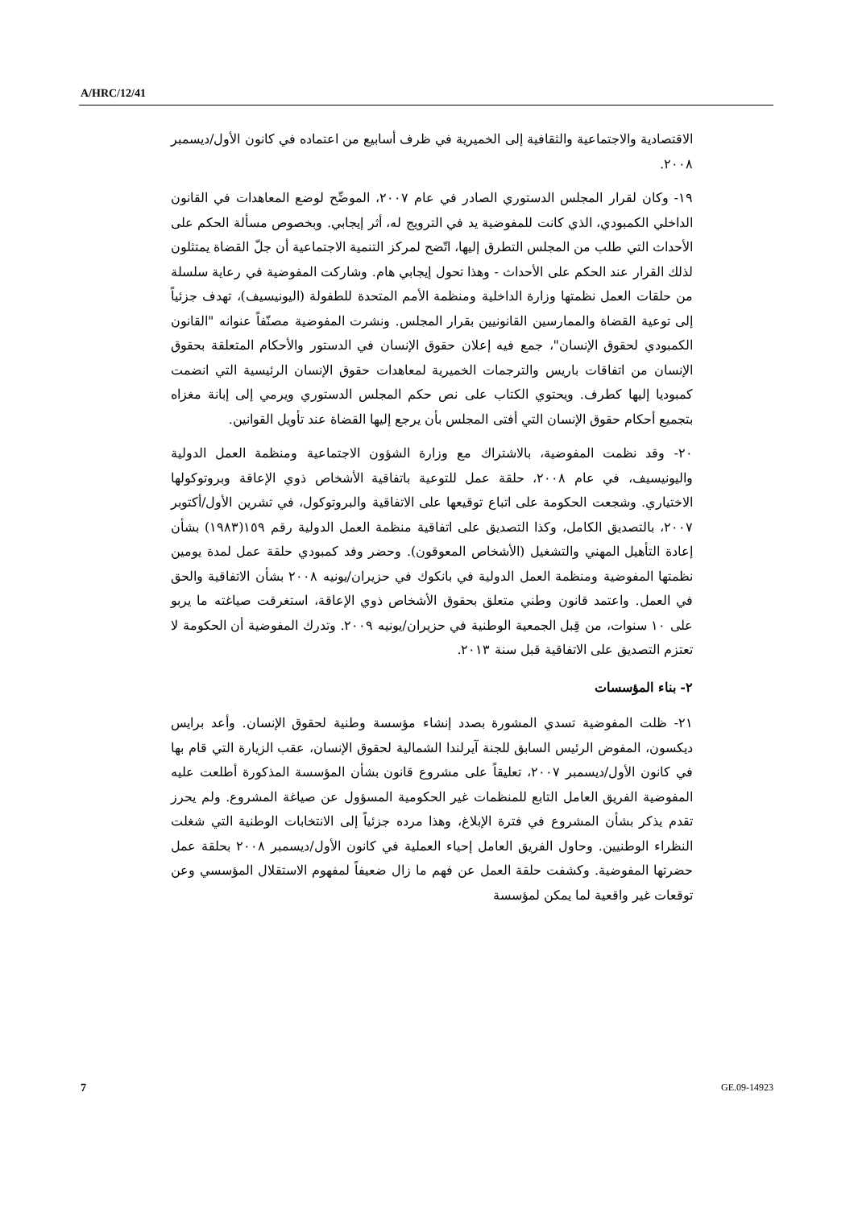A/HRC/12/41
الاقتصادية والاجتماعية والثقافية إلى الخميرية في ظرف أسابيع من اعتماده في كانون الأول/ديسمبر ٢٠٠٨.
١٩- وكان لقرار المجلس الدستوري الصادر في عام ٢٠٠٧، الموضِّح لوضع المعاهدات في القانون الداخلي الكمبودي، الذي كانت للمفوضية يد في الترويج له، أثر إيجابي. وبخصوص مسألة الحكم على الأحداث التي طلب من المجلس التطرق إليها، اتّضح لمركز التنمية الاجتماعية أن جلّ القضاة يمتثلون لذلك القرار عند الحكم على الأحداث - وهذا تحول إيجابي هام. وشاركت المفوضية في رعاية سلسلة من حلقات العمل نظمتها وزارة الداخلية ومنظمة الأمم المتحدة للطفولة (اليونيسيف)، تهدف جزئياً إلى توعية القضاة والممارسين القانونيين بقرار المجلس. ونشرت المفوضية مصنّفاً عنوانه "القانون الكمبودي لحقوق الإنسان"، جمع فيه إعلان حقوق الإنسان في الدستور والأحكام المتعلقة بحقوق الإنسان من اتفاقات باريس والترجمات الخميرية لمعاهدات حقوق الإنسان الرئيسية التي انضمت كمبوديا إليها كطرف. ويحتوي الكتاب على نص حكم المجلس الدستوري ويرمي إلى إبانة مغزاه بتجميع أحكام حقوق الإنسان التي أفتى المجلس بأن يرجع إليها القضاة عند تأويل القوانين.
٢٠- وقد نظمت المفوضية، بالاشتراك مع وزارة الشؤون الاجتماعية ومنظمة العمل الدولية واليونيسيف، في عام ٢٠٠٨، حلقة عمل للتوعية باتفاقية الأشخاص ذوي الإعاقة وبروتوكولها الاختياري. وشجعت الحكومة على اتباع توقيعها على الاتفاقية والبروتوكول، في تشرين الأول/أكتوبر ٢٠٠٧، بالتصديق الكامل، وكذا التصديق على اتفاقية منظمة العمل الدولية رقم ١٥٩(١٩٨٣) بشأن إعادة التأهيل المهني والتشغيل (الأشخاص المعوقون). وحضر وفد كمبودي حلقة عمل لمدة يومين نظمتها المفوضية ومنظمة العمل الدولية في بانكوك في حزيران/يونيه ٢٠٠٨ بشأن الاتفاقية والحق في العمل. واعتمد قانون وطني متعلق بحقوق الأشخاص ذوي الإعاقة، استغرقت صياغته ما يربو على ١٠ سنوات، من قِبل الجمعية الوطنية في حزيران/يونيه ٢٠٠٩. وتدرك المفوضية أن الحكومة لا تعتزم التصديق على الاتفاقية قبل سنة ٢٠١٣.
٢- بناء المؤسسات
٢١- ظلت المفوضية تسدي المشورة بصدد إنشاء مؤسسة وطنية لحقوق الإنسان. وأعد برايس ديكسون، المفوض الرئيس السابق للجنة آيرلندا الشمالية لحقوق الإنسان، عقب الزيارة التي قام بها في كانون الأول/ديسمبر ٢٠٠٧، تعليقاً على مشروع قانون بشأن المؤسسة المذكورة أطلعت عليه المفوضية الفريق العامل التابع للمنظمات غير الحكومية المسؤول عن صياغة المشروع. ولم يحرز تقدم يذكر بشأن المشروع في فترة الإبلاغ، وهذا مرده جزئياً إلى الانتخابات الوطنية التي شغلت النظراء الوطنيين. وحاول الفريق العامل إحياء العملية في كانون الأول/ديسمبر ٢٠٠٨ بحلقة عمل حضرتها المفوضية. وكشفت حلقة العمل عن فهم ما زال ضعيفاً لمفهوم الاستقلال المؤسسي وعن توقعات غير واقعية لما يمكن لمؤسسة
7 GE.09-14923